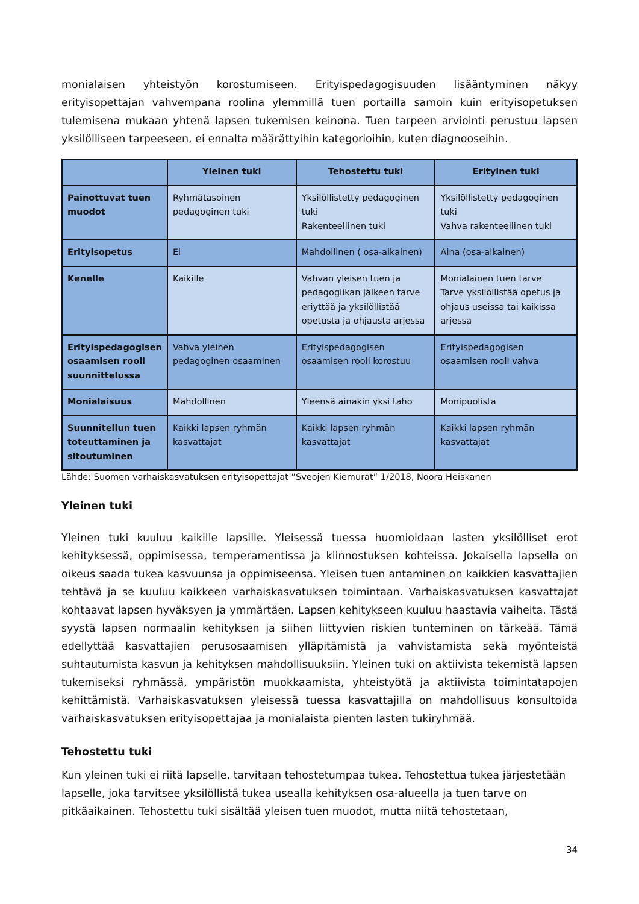monialaisen yhteistyön korostumiseen. Erityispedagogisuuden lisääntyminen näkyy erityisopettajan vahvempana roolina ylemmillä tuen portailla samoin kuin erityisopetuksen tulemisena mukaan yhtenä lapsen tukemisen keinona. Tuen tarpeen arviointi perustuu lapsen yksilölliseen tarpeeseen, ei ennalta määrättyihin kategorioihin, kuten diagnooseihin.
| | Yleinen tuki | Tehostettu tuki | Erityinen tuki |
| --- | --- | --- | --- |
| Painottuvat tuen muodot | Ryhmätasoinen pedagoginen tuki | Yksilöllistetty pedagoginen tuki Rakenteellinen tuki | Yksilöllistetty pedagoginen tuki Vahva rakenteellinen tuki |
| Erityisopetus | Ei | Mahdollinen ( osa-aikainen) | Aina (osa-aikainen) |
| Kenelle | Kaikille | Vahvan yleisen tuen ja pedagogiikan jälkeen tarve eriyttää ja yksilöllistää opetusta ja ohjausta arjessa | Monialainen tuen tarve Tarve yksilöllistää opetus ja ohjaus useissa tai kaikissa arjessa |
| Erityispedagogisen osaamisen rooli suunnittelussa | Vahva yleinen pedagoginen osaaminen | Erityispedagogisen osaamisen rooli korostuu | Erityispedagogisen osaamisen rooli vahva |
| Monialaisuus | Mahdollinen | Yleensä ainakin yksi taho | Monipuolista |
| Suunnitellun tuen toteuttaminen ja sitoutuminen | Kaikki lapsen ryhmän kasvattajat | Kaikki lapsen ryhmän kasvattajat | Kaikki lapsen ryhmän kasvattajat |
Lähde: Suomen varhaiskasvatuksen erityisopettajat ”Sveojen Kiemurat” 1/2018, Noora Heiskanen
Yleinen tuki
Yleinen tuki kuuluu kaikille lapsille. Yleisessä tuessa huomioidaan lasten yksilölliset erot kehityksessä, oppimisessa, temperamentissa ja kiinnostuksen kohteissa. Jokaisella lapsella on oikeus saada tukea kasvuunsa ja oppimiseensa. Yleisen tuen antaminen on kaikkien kasvattajien tehtävä ja se kuuluu kaikkeen varhaiskasvatuksen toimintaan. Varhaiskasvatuksen kasvattajat kohtaavat lapsen hyväksyen ja ymmärtäen. Lapsen kehitykseen kuuluu haastavia vaiheita. Tästä syystä lapsen normaalin kehityksen ja siihen liittyvien riskien tunteminen on tärkeää. Tämä edellyttää kasvattajien perusosaamisen ylläpitämistä ja vahvistamista sekä myönteistä suhtautumista kasvun ja kehityksen mahdollisuuksiin. Yleinen tuki on aktiivista tekemistä lapsen tukemiseksi ryhmässä, ympäristön muokkaamista, yhteistyötä ja aktiivista toimintatapojen kehittämistä. Varhaiskasvatuksen yleisessä tuessa kasvattajilla on mahdollisuus konsultoida varhaiskasvatuksen erityisopettajaa ja monialaista pienten lasten tukiryhmää.
Tehostettu tuki
Kun yleinen tuki ei riitä lapselle, tarvitaan tehostetumpaa tukea. Tehostettua tukea järjestetään lapselle, joka tarvitsee yksilöllistä tukea usealla kehityksen osa-alueella ja tuen tarve on pitkäaikainen. Tehostettu tuki sisältää yleisen tuen muodot, mutta niitä tehostetaan,
34